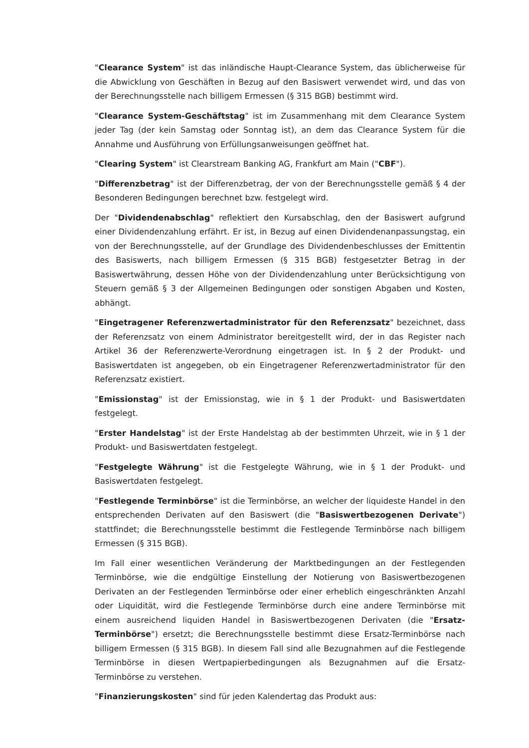"Clearance System" ist das inländische Haupt-Clearance System, das üblicherweise für die Abwicklung von Geschäften in Bezug auf den Basiswert verwendet wird, und das von der Berechnungsstelle nach billigem Ermessen (§ 315 BGB) bestimmt wird.
"Clearance System-Geschäftstag" ist im Zusammenhang mit dem Clearance System jeder Tag (der kein Samstag oder Sonntag ist), an dem das Clearance System für die Annahme und Ausführung von Erfüllungsanweisungen geöffnet hat.
"Clearing System" ist Clearstream Banking AG, Frankfurt am Main ("CBF").
"Differenzbetrag" ist der Differenzbetrag, der von der Berechnungsstelle gemäß § 4 der Besonderen Bedingungen berechnet bzw. festgelegt wird.
Der "Dividendenabschlag" reflektiert den Kursabschlag, den der Basiswert aufgrund einer Dividendenzahlung erfährt. Er ist, in Bezug auf einen Dividendenanpassungstag, ein von der Berechnungsstelle, auf der Grundlage des Dividendenbeschlusses der Emittentin des Basiswerts, nach billigem Ermessen (§ 315 BGB) festgesetzter Betrag in der Basiswertwährung, dessen Höhe von der Dividendenzahlung unter Berücksichtigung von Steuern gemäß § 3 der Allgemeinen Bedingungen oder sonstigen Abgaben und Kosten, abhängt.
"Eingetragener Referenzwertadministrator für den Referenzsatz" bezeichnet, dass der Referenzsatz von einem Administrator bereitgestellt wird, der in das Register nach Artikel 36 der Referenzwerte-Verordnung eingetragen ist. In § 2 der Produkt- und Basiswertdaten ist angegeben, ob ein Eingetragener Referenzwertadministrator für den Referenzsatz existiert.
"Emissionstag" ist der Emissionstag, wie in § 1 der Produkt- und Basiswertdaten festgelegt.
"Erster Handelstag" ist der Erste Handelstag ab der bestimmten Uhrzeit, wie in § 1 der Produkt- und Basiswertdaten festgelegt.
"Festgelegte Währung" ist die Festgelegte Währung, wie in § 1 der Produkt- und Basiswertdaten festgelegt.
"Festlegende Terminbörse" ist die Terminbörse, an welcher der liquideste Handel in den entsprechenden Derivaten auf den Basiswert (die "Basiswertbezogenen Derivate") stattfindet; die Berechnungsstelle bestimmt die Festlegende Terminbörse nach billigem Ermessen (§ 315 BGB).
Im Fall einer wesentlichen Veränderung der Marktbedingungen an der Festlegenden Terminbörse, wie die endgültige Einstellung der Notierung von Basiswertbezogenen Derivaten an der Festlegenden Terminbörse oder einer erheblich eingeschränkten Anzahl oder Liquidität, wird die Festlegende Terminbörse durch eine andere Terminbörse mit einem ausreichend liquiden Handel in Basiswertbezogenen Derivaten (die "Ersatz-Terminbörse") ersetzt; die Berechnungsstelle bestimmt diese Ersatz-Terminbörse nach billigem Ermessen (§ 315 BGB). In diesem Fall sind alle Bezugnahmen auf die Festlegende Terminbörse in diesen Wertpapierbedingungen als Bezugnahmen auf die Ersatz-Terminbörse zu verstehen.
"Finanzierungskosten" sind für jeden Kalendertag das Produkt aus: